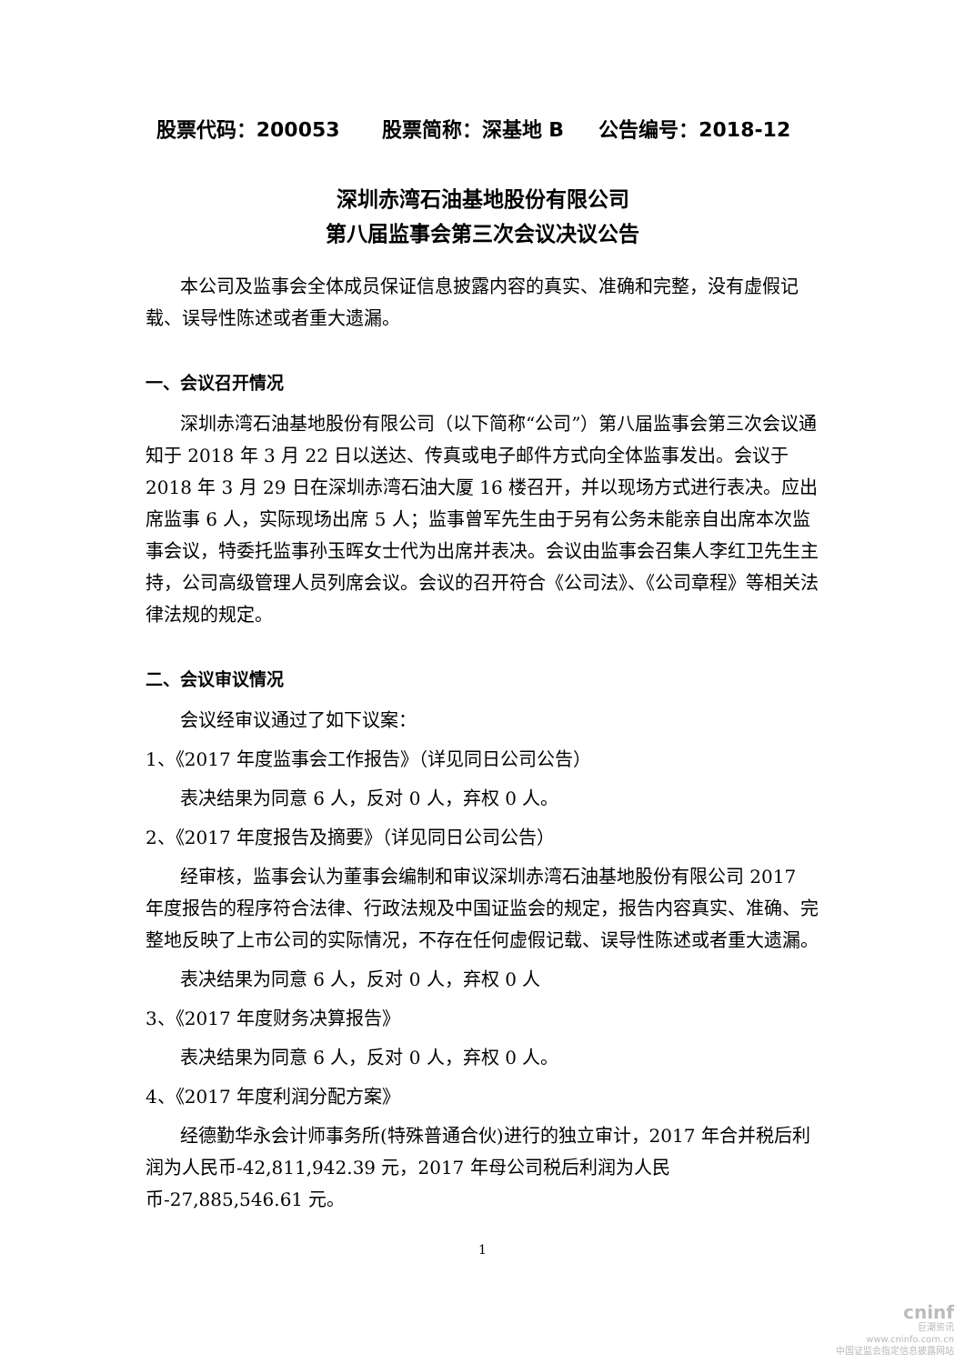股票代码：200053 股票简称：深基地 B 公告编号：2018-12
深圳赤湾石油基地股份有限公司
第八届监事会第三次会议决议公告
本公司及监事会全体成员保证信息披露内容的真实、准确和完整，没有虚假记载、误导性陈述或者重大遗漏。
一、会议召开情况
深圳赤湾石油基地股份有限公司（以下简称“公司”）第八届监事会第三次会议通知于 2018 年 3 月 22 日以送达、传真或电子邮件方式向全体监事发出。会议于 2018 年 3 月 29 日在深圳赤湾石油大厦 16 楼召开，并以现场方式进行表决。应出席监事 6 人，实际现场出席 5 人；监事曾军先生由于另有公务未能亲自出席本次监事会议，特委托监事孙玉晖女士代为出席并表决。会议由监事会召集人李红卫先生主持，公司高级管理人员列席会议。会议的召开符合《公司法》、《公司章程》等相关法律法规的规定。
二、会议审议情况
会议经审议通过了如下议案：
1、《2017 年度监事会工作报告》（详见同日公司公告）
表决结果为同意 6 人，反对 0 人，弃权 0 人。
2、《2017 年度报告及摘要》（详见同日公司公告）
经审核，监事会认为董事会编制和审议深圳赤湾石油基地股份有限公司 2017 年度报告的程序符合法律、行政法规及中国证监会的规定，报告内容真实、准确、完整地反映了上市公司的实际情况，不存在任何虚假记载、误导性陈述或者重大遗漏。
表决结果为同意 6 人，反对 0 人，弃权 0 人
3、《2017 年度财务决算报告》
表决结果为同意 6 人，反对 0 人，弃权 0 人。
4、《2017 年度利润分配方案》
经德勤华永会计师事务所(特殊普通合伙)进行的独立审计，2017 年合并税后利润为人民币-42,811,942.39 元，2017 年母公司税后利润为人民币-27,885,546.61 元。
1
cninf
巨潮资讯
www.cninfo.com.cn
中国证监会指定信息披露网站